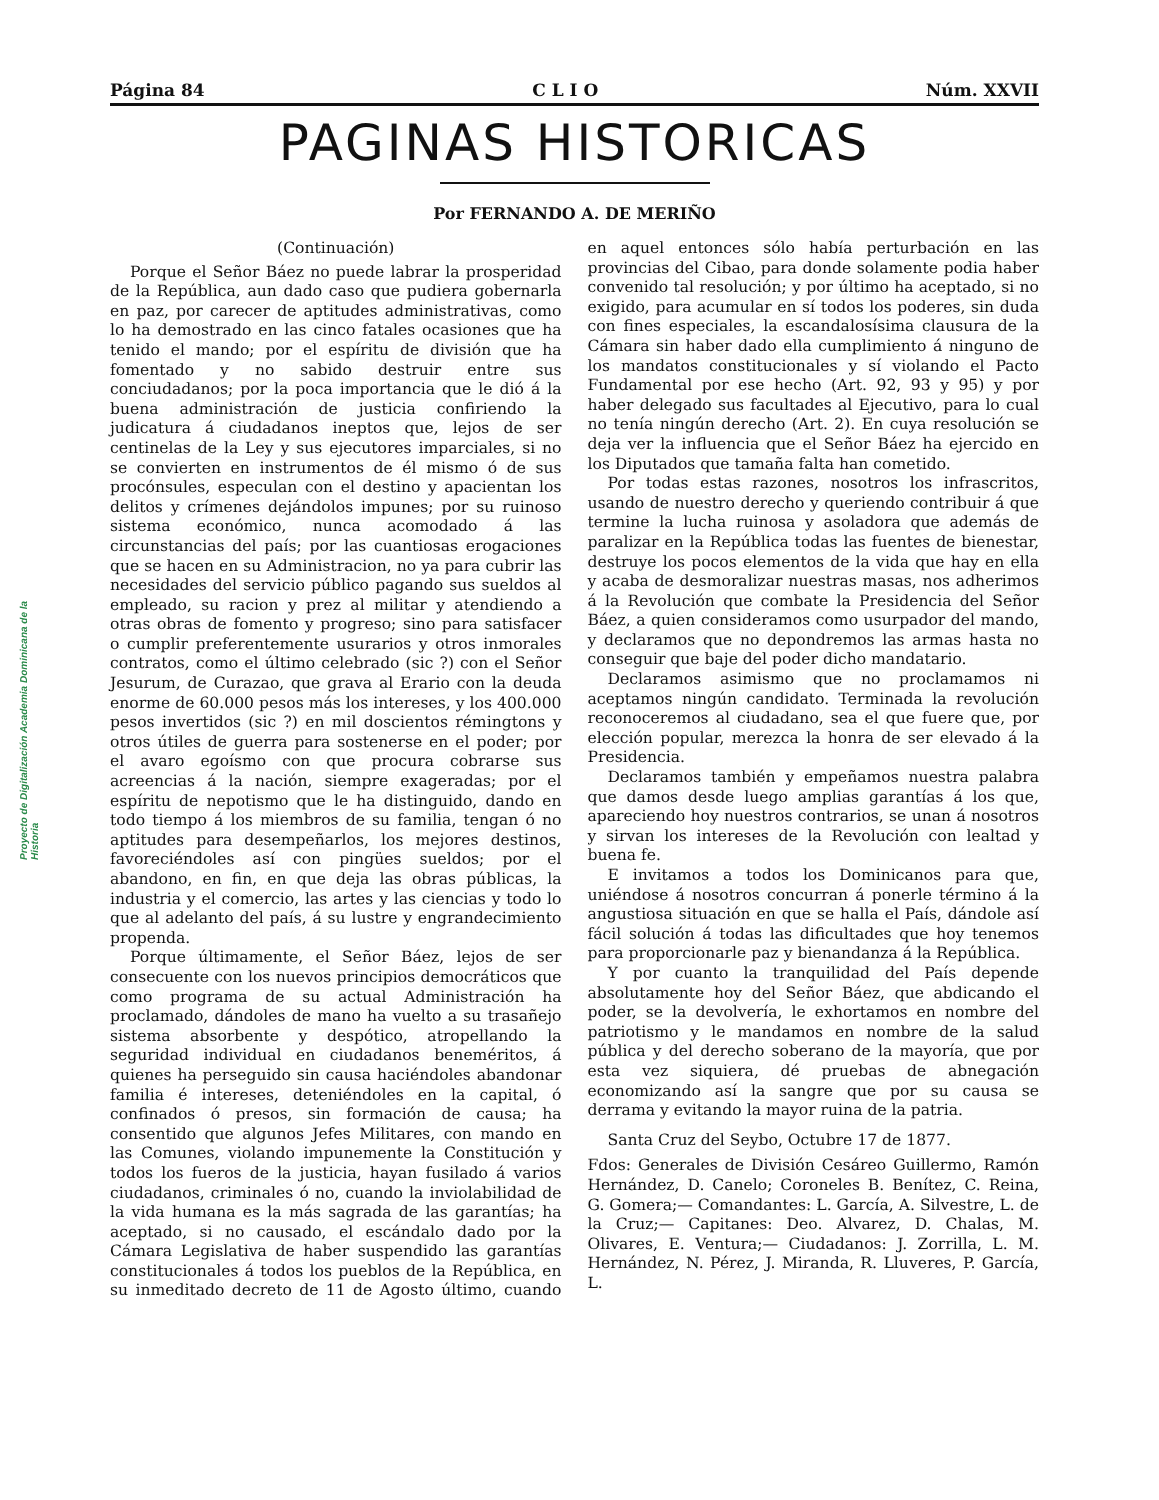Proyecto de Digitalización Academia Dominicana de la Historia
Página 84 C L I O Núm. XXVII
PAGINAS HISTORICAS
Por FERNANDO A. DE MERIÑO
(Continuación)
Porque el Señor Báez no puede labrar la prosperidad de la República, aun dado caso que pudiera gobernarla en paz, por carecer de aptitudes administrativas, como lo ha demostrado en las cinco fatales ocasiones que ha tenido el mando; por el espíritu de división que ha fomentado y no sabido destruir entre sus conciudadanos; por la poca importancia que le dió á la buena administración de justicia confiriendo la judicatura á ciudadanos ineptos que, lejos de ser centinelas de la Ley y sus ejecutores imparciales, si no se convierten en instrumentos de él mismo ó de sus procónsules, especulan con el destino y apacientan los delitos y crímenes dejándolos impunes; por su ruinoso sistema económico, nunca acomodado á las circunstancias del país; por las cuantiosas erogaciones que se hacen en su Administracion, no ya para cubrir las necesidades del servicio público pagando sus sueldos al empleado, su racion y prez al militar y atendiendo a otras obras de fomento y progreso; sino para satisfacer o cumplir preferentemente usurarios y otros inmorales contratos, como el último celebrado (sic ?) con el Señor Jesurum, de Curazao, que grava al Erario con la deuda enorme de 60.000 pesos más los intereses, y los 400.000 pesos invertidos (sic ?) en mil doscientos rémingtons y otros útiles de guerra para sostenerse en el poder; por el avaro egoísmo con que procura cobrarse sus acreencias á la nación, siempre exageradas; por el espíritu de nepotismo que le ha distinguido, dando en todo tiempo á los miembros de su familia, tengan ó no aptitudes para desempeñarlos, los mejores destinos, favoreciéndoles así con pingües sueldos; por el abandono, en fin, en que deja las obras públicas, la industria y el comercio, las artes y las ciencias y todo lo que al adelanto del país, á su lustre y engrandecimiento propenda.
Porque últimamente, el Señor Báez, lejos de ser consecuente con los nuevos principios democráticos que como programa de su actual Administración ha proclamado, dándoles de mano ha vuelto a su trasañejo sistema absorbente y despótico, atropellando la seguridad individual en ciudadanos beneméritos, á quienes ha perseguido sin causa haciéndoles abandonar familia é intereses, deteniéndoles en la capital, ó confinados ó presos, sin formación de causa; ha consentido que algunos Jefes Militares, con mando en las Comunes, violando impunemente la Constitución y todos los fueros de la justicia, hayan fusilado á varios ciudadanos, criminales ó no, cuando la inviolabilidad de la vida humana es la más sagrada de las garantías; ha aceptado, si no causado, el escándalo dado por la Cámara Legislativa de haber suspendido las garantías constitucionales á todos los pueblos de la República, en su inmeditado decreto de 11 de Agosto último, cuando en aquel entonces sólo había perturbación en las provincias del Cibao, para donde solamente podia haber convenido tal resolución; y por último ha aceptado, si no exigido, para acumular en sí todos los poderes, sin duda con fines especiales, la escandalosísima clausura de la Cámara sin haber dado ella cumplimiento á ninguno de los mandatos constitucionales y sí violando el Pacto Fundamental por ese hecho (Art. 92, 93 y 95) y por haber delegado sus facultades al Ejecutivo, para lo cual no tenía ningún derecho (Art. 2). En cuya resolución se deja ver la influencia que el Señor Báez ha ejercido en los Diputados que tamaña falta han cometido.
Por todas estas razones, nosotros los infrascritos, usando de nuestro derecho y queriendo contribuir á que termine la lucha ruinosa y asoladora que además de paralizar en la República todas las fuentes de bienestar, destruye los pocos elementos de la vida que hay en ella y acaba de desmoralizar nuestras masas, nos adherimos á la Revolución que combate la Presidencia del Señor Báez, a quien consideramos como usurpador del mando, y declaramos que no depondremos las armas hasta no conseguir que baje del poder dicho mandatario.
Declaramos asimismo que no proclamamos ni aceptamos ningún candidato. Terminada la revolución reconoceremos al ciudadano, sea el que fuere que, por elección popular, merezca la honra de ser elevado á la Presidencia.
Declaramos también y empeñamos nuestra palabra que damos desde luego amplias garantías á los que, apareciendo hoy nuestros contrarios, se unan á nosotros y sirvan los intereses de la Revolución con lealtad y buena fe.
E invitamos a todos los Dominicanos para que, uniéndose á nosotros concurran á ponerle término á la angustiosa situación en que se halla el País, dándole así fácil solución á todas las dificultades que hoy tenemos para proporcionarle paz y bienandanza á la República.
Y por cuanto la tranquilidad del País depende absolutamente hoy del Señor Báez, que abdicando el poder, se la devolvería, le exhortamos en nombre del patriotismo y le mandamos en nombre de la salud pública y del derecho soberano de la mayoría, que por esta vez siquiera, dé pruebas de abnegación economizando así la sangre que por su causa se derrama y evitando la mayor ruina de la patria.
Santa Cruz del Seybo, Octubre 17 de 1877.
Fdos: Generales de División Cesáreo Guillermo, Ramón Hernández, D. Canelo; Coroneles B. Benítez, C. Reina, G. Gomera;— Comandantes: L. García, A. Silvestre, L. de la Cruz;— Capitanes: Deo. Alvarez, D. Chalas, M. Olivares, E. Ventura;— Ciudadanos: J. Zorrilla, L. M. Hernández, N. Pérez, J. Miranda, R. Lluveres, P. García, L.